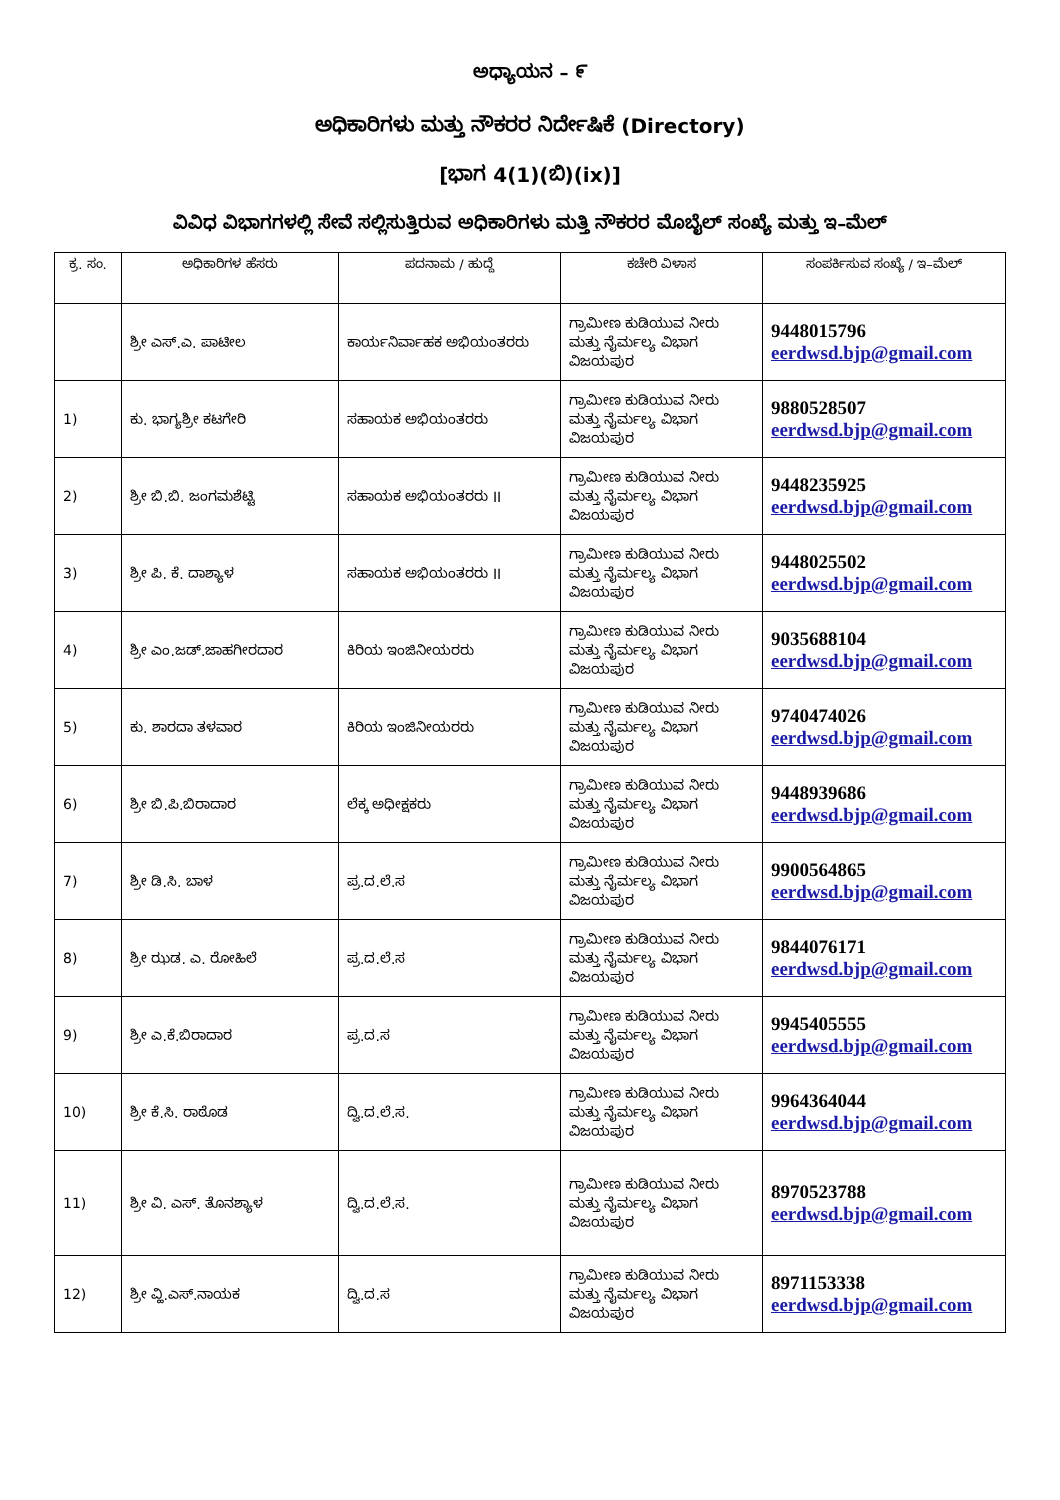ಅಧ್ಯಾಯನ – ೯
ಅಧಿಕಾರಿಗಳು ಮತ್ತು ನೌಕರರ ನಿರ್ದೇಷಿಕೆ (Directory)
[ಭಾಗ 4(1)(ಬಿ)(ix)]
ವಿವಿಧ ವಿಭಾಗಗಳಲ್ಲಿ ಸೇವೆ ಸಲ್ಲಿಸುತ್ತಿರುವ ಅಧಿಕಾರಿಗಳು ಮತ್ತಿ ನೌಕರರ ಮೊಬೈಲ್ ಸಂಖ್ಯೆ ಮತ್ತು ಇ–ಮೆಲ್
| ಕ್ರ. ಸಂ. | ಅಧಿಕಾರಿಗಳ ಹೆಸರು | ಪದನಾಮ / ಹುದ್ದೆ | ಕಚೇರಿ ವಿಳಾಸ | ಸಂಪರ್ಕಿಸುವ ಸಂಖ್ಯೆ / ಇ–ಮೆಲ್ |
| --- | --- | --- | --- | --- |
| | ಶ್ರೀ ಎಸ್.ಎ. ಪಾಟೀಲ | ಕಾರ್ಯನಿರ್ವಾಹಕ ಅಭಿಯಂತರರು | ಗ್ರಾಮೀಣ ಕುಡಿಯುವ ನೀರು ಮತ್ತು ನೈರ್ಮಲ್ಯ ವಿಭಾಗ ವಿಜಯಪುರ | 9448015796 eerdwsd.bjp@gmail.com |
| 1) | ಕು. ಭಾಗ್ಯಶ್ರೀ ಕಟಗೇರಿ | ಸಹಾಯಕ ಅಭಿಯಂತರರು | ಗ್ರಾಮೀಣ ಕುಡಿಯುವ ನೀರು ಮತ್ತು ನೈರ್ಮಲ್ಯ ವಿಭಾಗ ವಿಜಯಪುರ | 9880528507 eerdwsd.bjp@gmail.com |
| 2) | ಶ್ರೀ ಬಿ.ಬಿ. ಜಂಗಮಶೆಟ್ಟಿ | ಸಹಾಯಕ ಅಭಿಯಂತರರು II | ಗ್ರಾಮೀಣ ಕುಡಿಯುವ ನೀರು ಮತ್ತು ನೈರ್ಮಲ್ಯ ವಿಭಾಗ ವಿಜಯಪುರ | 9448235925 eerdwsd.bjp@gmail.com |
| 3) | ಶ್ರೀ ಪಿ. ಕೆ. ದಾಶ್ಯಾಳ | ಸಹಾಯಕ ಅಭಿಯಂತರರು II | ಗ್ರಾಮೀಣ ಕುಡಿಯುವ ನೀರು ಮತ್ತು ನೈರ್ಮಲ್ಯ ವಿಭಾಗ ವಿಜಯಪುರ | 9448025502 eerdwsd.bjp@gmail.com |
| 4) | ಶ್ರೀ ಎಂ.ಜಡ್.ಜಾಹಗೀರದಾರ | ಕಿರಿಯ ಇಂಜಿನೀಯರರು | ಗ್ರಾಮೀಣ ಕುಡಿಯುವ ನೀರು ಮತ್ತು ನೈರ್ಮಲ್ಯ ವಿಭಾಗ ವಿಜಯಪುರ | 9035688104 eerdwsd.bjp@gmail.com |
| 5) | ಕು. ಶಾರದಾ ತಳವಾರ | ಕಿರಿಯ ಇಂಜಿನೀಯರರು | ಗ್ರಾಮೀಣ ಕುಡಿಯುವ ನೀರು ಮತ್ತು ನೈರ್ಮಲ್ಯ ವಿಭಾಗ ವಿಜಯಪುರ | 9740474026 eerdwsd.bjp@gmail.com |
| 6) | ಶ್ರೀ ಬಿ.ಪಿ.ಬಿರಾದಾರ | ಲೆಕ್ಕ ಅಧೀಕ್ಷಕರು | ಗ್ರಾಮೀಣ ಕುಡಿಯುವ ನೀರು ಮತ್ತು ನೈರ್ಮಲ್ಯ ವಿಭಾಗ ವಿಜಯಪುರ | 9448939686 eerdwsd.bjp@gmail.com |
| 7) | ಶ್ರೀ ಡಿ.ಸಿ. ಬಾಳ | ಪ್ರ.ದ.ಲೆ.ಸ | ಗ್ರಾಮೀಣ ಕುಡಿಯುವ ನೀರು ಮತ್ತು ನೈರ್ಮಲ್ಯ ವಿಭಾಗ ವಿಜಯಪುರ | 9900564865 eerdwsd.bjp@gmail.com |
| 8) | ಶ್ರೀ ಝಡ. ಎ. ರೋಹಿಲೆ | ಪ್ರ.ದ.ಲೆ.ಸ | ಗ್ರಾಮೀಣ ಕುಡಿಯುವ ನೀರು ಮತ್ತು ನೈರ್ಮಲ್ಯ ವಿಭಾಗ ವಿಜಯಪುರ | 9844076171 eerdwsd.bjp@gmail.com |
| 9) | ಶ್ರೀ ಎ.ಕೆ.ಬಿರಾದಾರ | ಪ್ರ.ದ.ಸ | ಗ್ರಾಮೀಣ ಕುಡಿಯುವ ನೀರು ಮತ್ತು ನೈರ್ಮಲ್ಯ ವಿಭಾಗ ವಿಜಯಪುರ | 9945405555 eerdwsd.bjp@gmail.com |
| 10) | ಶ್ರೀ ಕೆ.ಸಿ. ರಾಠೊಡ | ದ್ವಿ.ದ.ಲೆ.ಸ. | ಗ್ರಾಮೀಣ ಕುಡಿಯುವ ನೀರು ಮತ್ತು ನೈರ್ಮಲ್ಯ ವಿಭಾಗ ವಿಜಯಪುರ | 9964364044 eerdwsd.bjp@gmail.com |
| 11) | ಶ್ರೀ ವಿ. ಎಸ್. ತೊನಶ್ಯಾಳ | ದ್ವಿ.ದ.ಲೆ.ಸ. | ಗ್ರಾಮೀಣ ಕುಡಿಯುವ ನೀರು ಮತ್ತು ನೈರ್ಮಲ್ಯ ವಿಭಾಗ ವಿಜಯಪುರ | 8970523788 eerdwsd.bjp@gmail.com |
| 12) | ಶ್ರೀ ವ್ಹಿ.ಎಸ್.ನಾಯಕ | ದ್ವಿ.ದ.ಸ | ಗ್ರಾಮೀಣ ಕುಡಿಯುವ ನೀರು ಮತ್ತು ನೈರ್ಮಲ್ಯ ವಿಭಾಗ ವಿಜಯಪುರ | 8971153338 eerdwsd.bjp@gmail.com |